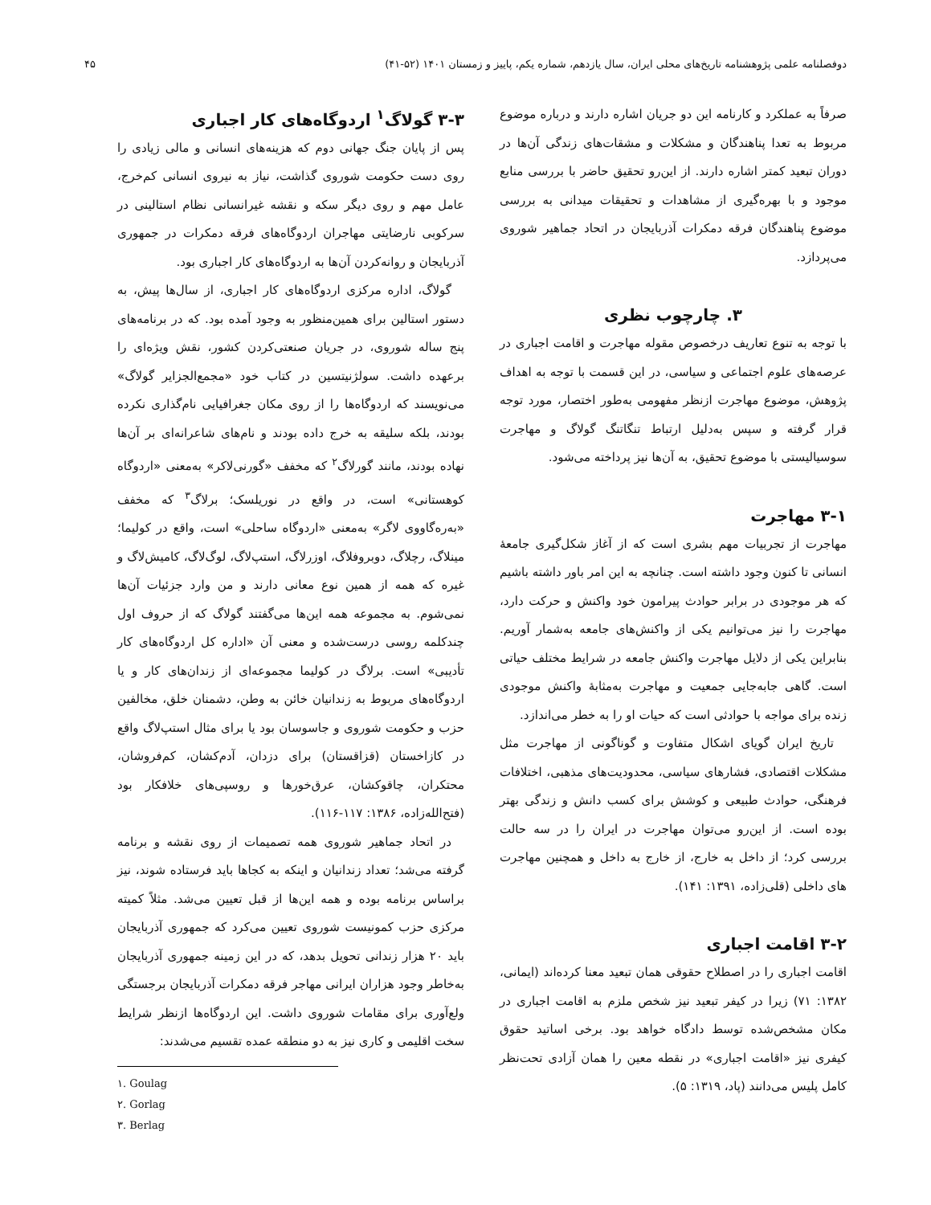دوفصلنامه علمی پژوهشنامه تاریخ‌های محلی ایران، سال یازدهم، شماره یکم، پاییز و زمستان ۱۴۰۱ (۵۲-۴۱) ۴۵
صرفاً به عملکرد و کارنامه این دو جریان اشاره دارند و درباره موضوع مربوط به تعدا پناهندگان و مشکلات و مشقات‌های زندگی آن‌ها در دوران تبعید کمتر اشاره دارند. از این‌رو تحقیق حاضر با بررسی منابع موجود و با بهره‌گیری از مشاهدات و تحقیقات میدانی به بررسی موضوع پناهندگان فرقه دمکرات آذربایجان در اتحاد جماهیر شوروی می‌پردازد.
۳. چارچوب نظری
با توجه به تنوع تعاریف درخصوص مقوله مهاجرت و اقامت اجباری در عرصه‌های علوم اجتماعی و سیاسی، در این قسمت با توجه به اهداف پژوهش، موضوع مهاجرت ازنظر مفهومی به‌طور اختصار، مورد توجه قرار گرفته و سپس به‌دلیل ارتباط تنگاتنگ گولاگ و مهاجرت سوسیالیستی با موضوع تحقیق، به آن‌ها نیز پرداخته می‌شود.
۳-۱ مهاجرت
مهاجرت از تجربیات مهم بشری است که از آغاز شکل‌گیری جامعهٔ انسانی تا کنون وجود داشته است. چنانچه به این امر باور داشته باشیم که هر موجودی در برابر حوادث پیرامون خود واکنش و حرکت دارد، مهاجرت را نیز می‌توانیم یکی از واکنش‌های جامعه به‌شمار آوریم. بنابراین یکی از دلایل مهاجرت واکنش جامعه در شرایط مختلف حیاتی است. گاهی جابه‌جایی جمعیت و مهاجرت به‌مثابهٔ واکنش موجودی زنده برای مواجه با حوادثی است که حیات او را به خطر می‌اندازد.
تاریخ ایران گویای اشکال متفاوت و گوناگونی از مهاجرت مثل مشکلات اقتصادی، فشارهای سیاسی، محدودیت‌های مذهبی، اختلافات فرهنگی، حوادث طبیعی و کوشش برای کسب دانش و زندگی بهتر بوده است. از این‌رو می‌توان مهاجرت در ایران را در سه حالت بررسی کرد؛ از داخل به خارج، از خارج به داخل و همچنین مهاجرت های داخلی (قلی‌زاده، ۱۳۹۱: ۱۴۱).
۳-۲ اقامت اجباری
اقامت اجباری را در اصطلاح حقوقی همان تبعید معنا کرده‌اند (ایمانی، ۱۳۸۲: ۷۱) زیرا در کیفر تبعید نیز شخص ملزم به اقامت اجباری در مکان مشخص‌شده توسط دادگاه خواهد بود. برخی اساتید حقوق کیفری نیز «اقامت اجباری» در نقطه معین را همان آزادی تحت‌نظر کامل پلیس می‌دانند (پاد، ۱۳۱۹: ۵).
۳-۳ گولاگ<sup>۱</sup> اردوگاه‌های کار اجباری
پس از پایان جنگ جهانی دوم که هزینه‌های انسانی و مالی زیادی را روی دست حکومت شوروی گذاشت، نیاز به نیروی انسانی کم‌خرج، عامل مهم و روی دیگر سکه و نقشه غیرانسانی نظام استالینی در سرکوبی نارضایتی مهاجران اردوگاه‌های فرقه دمکرات در جمهوری آذربایجان و روانه‌کردن آن‌ها به اردوگاه‌های کار اجباری بود.
گولاگ، اداره مرکزی اردوگاه‌های کار اجباری، از سال‌ها پیش، به دستور استالین برای همین‌منظور به وجود آمده بود. که در برنامه‌های پنج ساله شوروی، در جریان صنعتی‌کردن کشور، نقش ویژه‌ای را برعهده داشت. سولژنیتسین در کتاب خود «مجمع‌الجزایر گولاگ» می‌نویسند که اردوگاه‌ها را از روی مکان جغرافیایی نام‌گذاری نکرده بودند، بلکه سلیقه به خرج داده بودند و نام‌های شاعرانه‌ای بر آن‌ها نهاده بودند، مانند گورلاگ<sup>۲</sup> که مخفف «گورنی‌لاکر» به‌معنی «اردوگاه کوهستانی» است، در واقع در نوریلسک؛ برلاگ<sup>۳</sup> که مخفف «بەره‌گاووی لاگر» به‌معنی «اردوگاه ساحلی» است، واقع در کولیما؛ مینلاگ، رچلاگ، دوبروفلاگ، اوزرلاگ، استپ‌لاگ، لوگ‌لاگ، کامیش‌لاگ و غیره که همه از همین نوع معانی دارند و من وارد جزئیات آن‌ها نمی‌شوم. به مجموعه همه این‌ها می‌گفتند گولاگ که از حروف اول چندکلمه روسی درست‌شده و معنی آن «اداره کل اردوگاه‌های کار تأدیبی» است. برلاگ در کولیما مجموعه‌ای از زندان‌های کار و یا اردوگاه‌های مربوط به زندانیان خائن به وطن، دشمنان خلق، مخالفین حزب و حکومت شوروی و جاسوسان بود یا برای مثال استپ‌لاگ واقع در کازاخستان (قزاقستان) برای دزدان، آدم‌کشان، کم‌فروشان، محتکران، چاقوکشان، عرق‌خورها و روسپی‌های خلافکار بود (فتح‌الله‌زاده، ۱۳۸۶: ۱۱۷-۱۱۶).
در اتحاد جماهیر شوروی همه تصمیمات از روی نقشه و برنامه گرفته می‌شد؛ تعداد زندانیان و اینکه به کجاها باید فرستاده شوند، نیز براساس برنامه بوده و همه این‌ها از قبل تعیین می‌شد. مثلاً کمیته مرکزی حزب کمونیست شوروی تعیین می‌کرد که جمهوری آذربایجان باید ۲۰ هزار زندانی تحویل بدهد، که در این زمینه جمهوری آذربایجان به‌خاطر وجود هزاران ایرانی مهاجر فرقه دمکرات آذربایجان برجستگی ولع‌آوری برای مقامات شوروی داشت. این اردوگاه‌ها ازنظر شرایط سخت اقلیمی و کاری نیز به دو منطقه عمده تقسیم می‌شدند:
۱. Goulag
۲. Gorlag
۳. Berlag